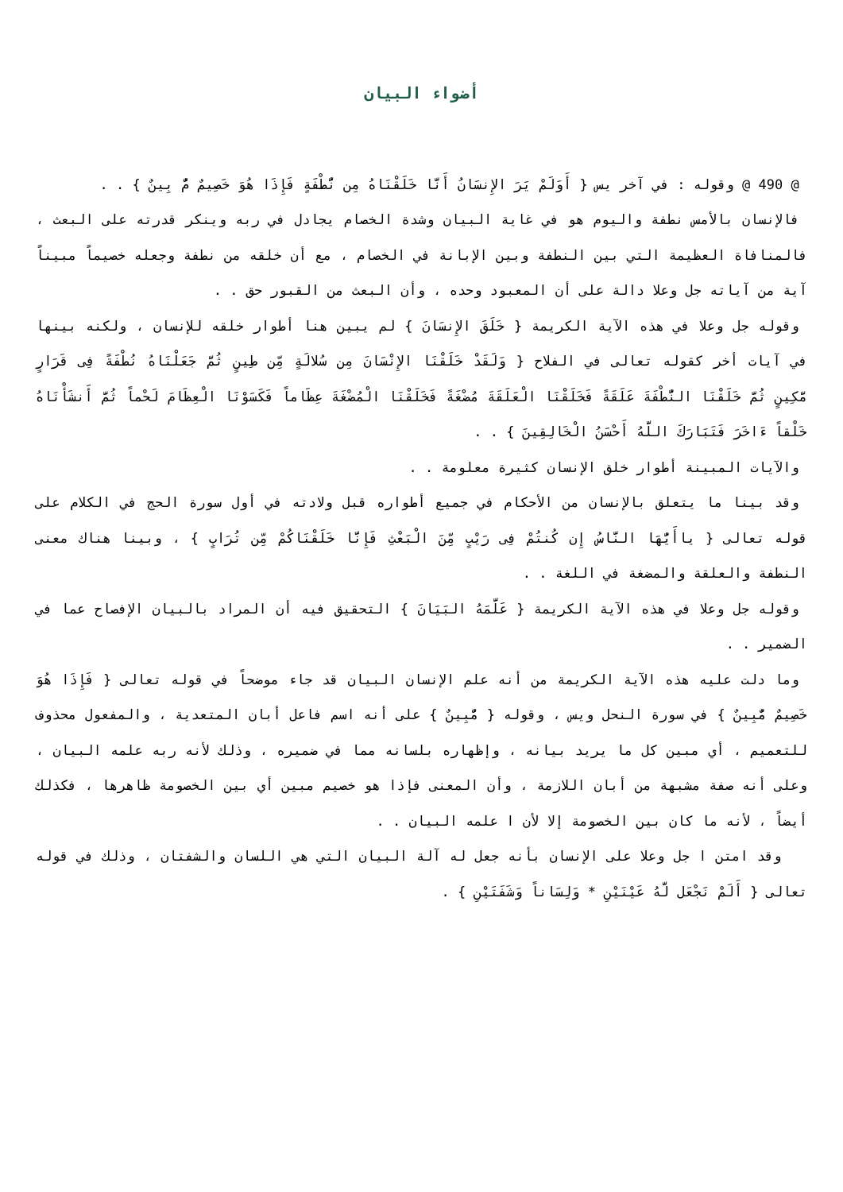أضواء البيان
@ 490 @ وقوله : في آخر يس { أَوَلَمْ يَرَ الإِنسَانُ أَنَّا خَلَقْنَاهُ مِن نُّطْفَةٍ فَإِذَا هُوَ خَصِيمٌ مٌّ بِينٌ } . .
فالإنسان بالأمس نطفة واليوم هو في غاية البيان وشدة الخصام يجادل في ربه وينكر قدرته على البعث ، فالمنافاة العظيمة التي بين النطفة وبين الإبانة في الخصام ، مع أن خلقه من نطفة وجعله خصيماً مبيناً آية من آياته جل وعلا دالة على أن المعبود وحده ، وأن البعث من القبور حق . .
وقوله جل وعلا في هذه الآية الكريمة { خَلَقَ الإِنسَانَ } لم يبين هنا أطوار خلقه للإنسان ، ولكنه بينها في آيات أخر كقوله تعالى في الفلاح { وَلَقَدْ خَلَقْنَا الإِنْسَانَ مِن سُلالَةٍ مِّن طِينٍ ثُمَّ جَعَلْنَاهُ نُطْفَةً فِى قَرَارٍ مَّكِينٍ ثُمَّ خَلَقْنَا النُّطْفَةَ عَلَقَةً فَخَلَقْنَا الْعَلَقَةَ مُضْغَةً فَخَلَقْنَا الْمُضْغَةَ عِظَاماً فَكَسَوْنَا الْعِظَامَ لَحْماً ثُمَّ أَنشَأْنَاهُ خَلْقاً ءَاخَرَ فَتَبَارَكَ اللَّهُ أَحْسَنُ الْخَالِقِينَ } . .
والآيات المبينة أطوار خلق الإنسان كثيرة معلومة . .
وقد بينا ما يتعلق بالإنسان من الأحكام في جميع أطواره قبل ولادته في أول سورة الحج في الكلام على قوله تعالى { ياأَيُّهَا النَّاسُ إِن كُنتُمْ فِى رَيْبٍ مِّنَ الْبَعْثِ فَإِنَّا خَلَقْنَاكُمْ مِّن تُرَابٍ } ، وبينا هناك معنى النطفة والعلقة والمضغة في اللغة . .
وقوله جل وعلا في هذه الآية الكريمة { عَلَّمَهُ البَيَانَ } التحقيق فيه أن المراد بالبيان الإفصاح عما في الضمير . .
وما دلت عليه هذه الآية الكريمة من أنه علم الإنسان البيان قد جاء موضحاً في قوله تعالى { فَإِذَا هُوَ خَصِيمٌ مٌّبِينٌ } في سورة النحل ويس ، وقوله { مٌّبِينٌ } على أنه اسم فاعل أبان المتعدية ، والمفعول محذوف للتعميم ، أي مبين كل ما يريد بيانه ، وإظهاره بلسانه مما في ضميره ، وذلك لأنه ربه علمه البيان ، وعلى أنه صفة مشبهة من أبان اللازمة ، وأن المعنى فإذا هو خصيم مبين أي بين الخصومة ظاهرها ، فكذلك أيضاً ، لأنه ما كان بين الخصومة إلا لأن ا علمه البيان . .
وقد امتن ا جل وعلا على الإنسان بأنه جعل له آلة البيان التي هي اللسان والشفتان ، وذلك في قوله تعالى { أَلَمْ نَجْعَل لَّهُ عَيْنَيْنِ * وَلِسَاناً وَشَفَتَيْنِ } .